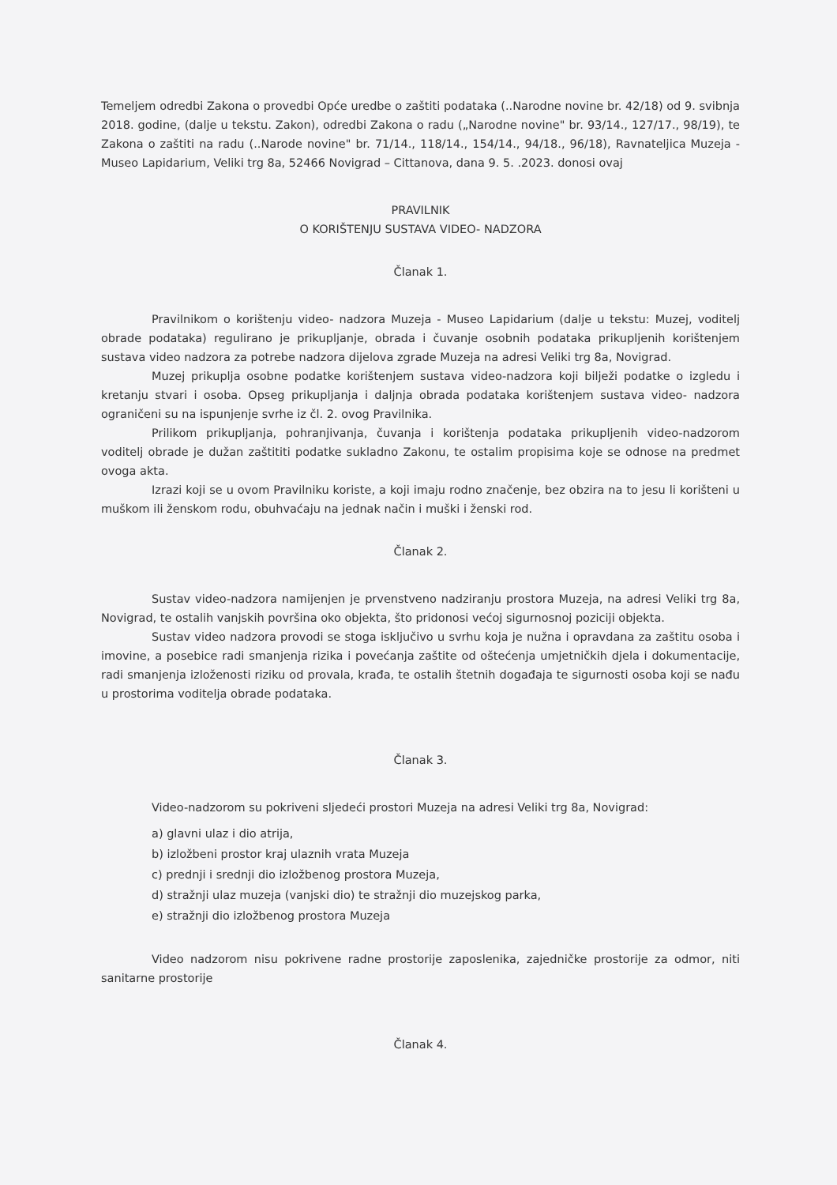Temeljem odredbi Zakona o provedbi Opće uredbe o zaštiti podataka (..Narodne novine br. 42/18) od 9. svibnja 2018. godine, (dalje u tekstu. Zakon), odredbi Zakona o radu („Narodne novine" br. 93/14., 127/17., 98/19), te Zakona o zaštiti na radu (..Narode novine" br. 71/14., 118/14., 154/14., 94/18., 96/18), Ravnateljica Muzeja - Museo Lapidarium, Veliki trg 8a, 52466 Novigrad – Cittanova, dana 9. 5. .2023. donosi ovaj
PRAVILNIK
O KORIŠTENJU SUSTAVA VIDEO- NADZORA
Članak 1.
Pravilnikom o korištenju video- nadzora Muzeja - Museo Lapidarium (dalje u tekstu: Muzej, voditelj obrade podataka) regulirano je prikupljanje, obrada i čuvanje osobnih podataka prikupljenih korištenjem sustava video nadzora za potrebe nadzora dijelova zgrade Muzeja na adresi Veliki trg 8a, Novigrad.
Muzej prikuplja osobne podatke korištenjem sustava video-nadzora koji bilježi podatke o izgledu i kretanju stvari i osoba. Opseg prikupljanja i daljnja obrada podataka korištenjem sustava video- nadzora ograničeni su na ispunjenje svrhe iz čl. 2. ovog Pravilnika.
Prilikom prikupljanja, pohranjivanja, čuvanja i korištenja podataka prikupljenih video-nadzorom voditelj obrade je dužan zaštititi podatke sukladno Zakonu, te ostalim propisima koje se odnose na predmet ovoga akta.
Izrazi koji se u ovom Pravilniku koriste, a koji imaju rodno značenje, bez obzira na to jesu li korišteni u muškom ili ženskom rodu, obuhvaćaju na jednak način i muški i ženski rod.
Članak 2.
Sustav video-nadzora namijenjen je prvenstveno nadziranju prostora Muzeja, na adresi Veliki trg 8a, Novigrad, te ostalih vanjskih površina oko objekta, što pridonosi većoj sigurnosnoj poziciji objekta.
Sustav video nadzora provodi se stoga isključivo u svrhu koja je nužna i opravdana za zaštitu osoba i imovine, a posebice radi smanjenja rizika i povećanja zaštite od oštećenja umjetničkih djela i dokumentacije, radi smanjenja izloženosti riziku od provala, krađa, te ostalih štetnih događaja te sigurnosti osoba koji se nađu u prostorima voditelja obrade podataka.
Članak 3.
Video-nadzorom su pokriveni sljedeći prostori Muzeja na adresi Veliki trg 8a, Novigrad:
a) glavni ulaz i dio atrija,
b) izložbeni prostor kraj ulaznih vrata Muzeja
c) prednji i srednji dio izložbenog prostora Muzeja,
d) stražnji ulaz muzeja (vanjski dio) te stražnji dio muzejskog parka,
e) stražnji dio izložbenog prostora Muzeja
Video nadzorom nisu pokrivene radne prostorije zaposlenika, zajedničke prostorije za odmor, niti sanitarne prostorije
Članak 4.